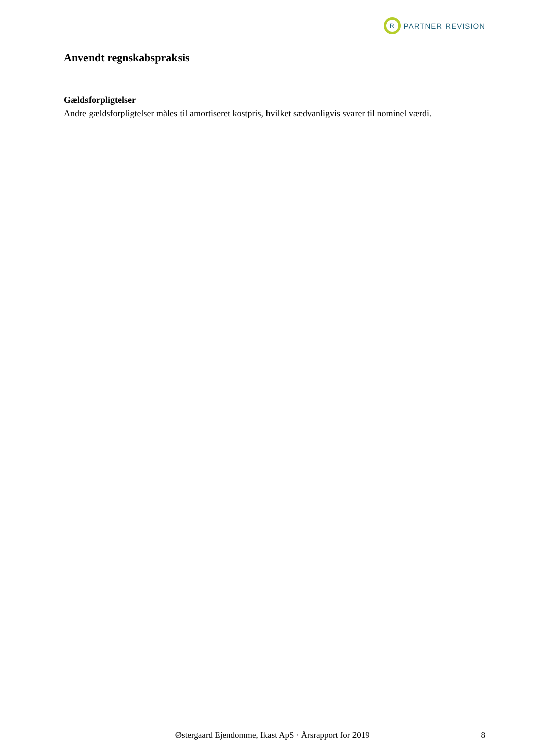R
PARTNER REVISION
Anvendt regnskabspraksis
Gældsforpligtelser
Andre gældsforpligtelser måles til amortiseret kostpris, hvilket sædvanligvis svarer til nominel værdi.
Østergaard Ejendomme, Ikast ApS · Årsrapport for 2019 8